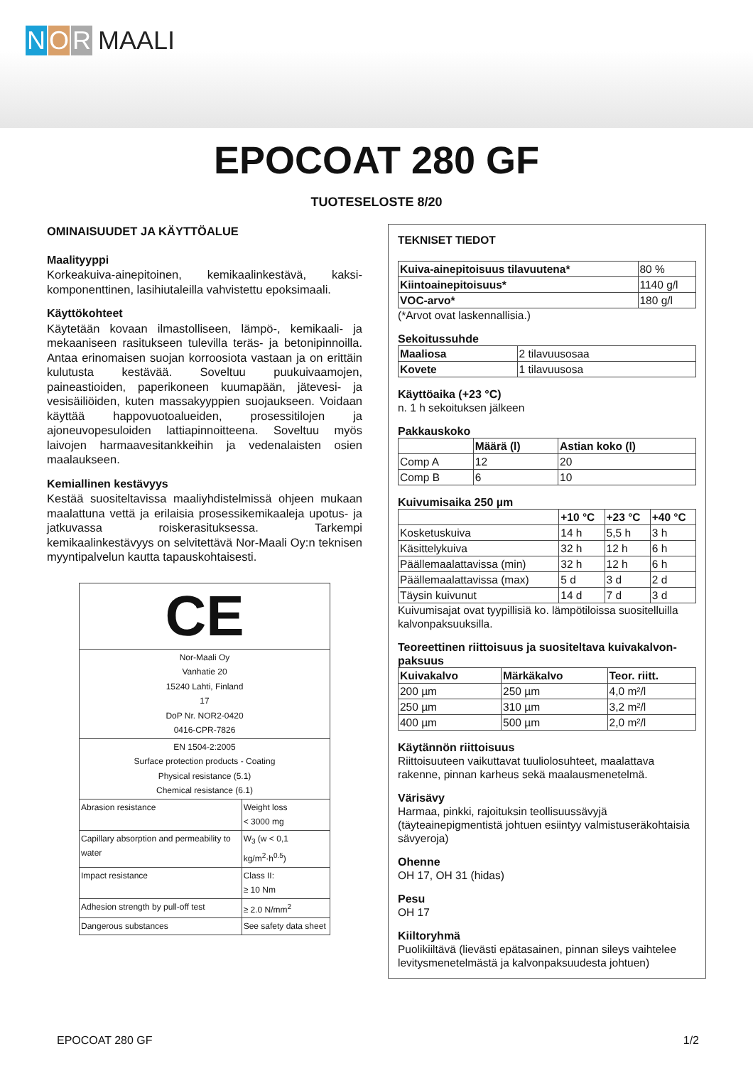N O R MAALI
EPOCOAT 280 GF
TUOTESELOSTE 8/20
OMINAISUUDET JA KÄYTTÖALUE
Maalityyppi
Korkeakuiva-ainepitoinen, kemikaalinkestävä, kaksi-komponenttinen, lasihiutaleilla vahvistettu epoksimaali.
Käyttökohteet
Käytetään kovaan ilmastolliseen, lämpö-, kemikaali- ja mekaaniseen rasitukseen tulevilla teräs- ja betonipinnoilla. Antaa erinomaisen suojan korroosiota vastaan ja on erittäin kulutusta kestävää. Soveltuu puukuivaamojen, paineastioiden, paperikoneen kuumapään, jätevesi- ja vesisäiliöiden, kuten massakyyppien suojaukseen. Voidaan käyttää happovuotoalueiden, prosessitilojen ja ajoneuvopesuloiden lattiapinnoitteena. Soveltuu myös laivojen harmaavesitankkeihin ja vedenalaisten osien maalaukseen.
Kemiallinen kestävyys
Kestää suositeltavissa maaliyhdistelmissä ohjeen mukaan maalattuna vettä ja erilaisia prosessikemikaaleja upotus- ja jatkuvassa roiskerasituksessa. Tarkempi kemikaalinkestävyys on selvitettävä Nor-Maali Oy:n teknisen myyntipalvelun kautta tapauskohtaisesti.
| CE | |
| Nor-Maali Oy Vanhatie 20 15240 Lahti, Finland 17 DoP Nr. NOR2-0420 0416-CPR-7826 | |
| EN 1504-2:2005 Surface protection products - Coating Physical resistance (5.1) Chemical resistance (6.1) | |
| Abrasion resistance | Weight loss < 3000 mg |
| Capillary absorption and permeability to water | W<sub>3</sub> (w < 0,1 kg/m<sup>2</sup>·h<sup>0.5</sup>) |
| Impact resistance | Class II: ≥ 10 Nm |
| Adhesion strength by pull-off test | ≥ 2.0 N/mm<sup>2</sup> |
| Dangerous substances | See safety data sheet |
TEKNISET TIEDOT
| Kuiva-ainepitoisuus tilavuutena* | 80 % |
| Kiintoainepitoisuus* | 1140 g/l |
| VOC-arvo* | 180 g/l |
(*Arvot ovat laskennallisia.)
Sekoitussuhde
| Maaliosa | 2 tilavuusosaa |
| Kovete | 1 tilavuusosa |
Käyttöaika (+23 °C)
n. 1 h sekoituksen jälkeen
Pakkauskoko
| | Määrä (l) | Astian koko (l) |
| --- | --- | --- |
| Comp A | 12 | 20 |
| Comp B | 6 | 10 |
Kuivumisaika 250 µm
| | +10 °C | +23 °C | +40 °C |
| --- | --- | --- | --- |
| Kosketuskuiva | 14 h | 5,5 h | 3 h |
| Käsittelykuiva | 32 h | 12 h | 6 h |
| Päällemaalattavissa (min) | 32 h | 12 h | 6 h |
| Päällemaalattavissa (max) | 5 d | 3 d | 2 d |
| Täysin kuivunut | 14 d | 7 d | 3 d |
Kuivumisajat ovat tyypillisiä ko. lämpötiloissa suositelluilla kalvonpaksuuksilla.
Teoreettinen riittoisuus ja suositeltava kuivakalvon-paksuus
| Kuivakalvo | Märkäkalvo | Teor. riitt. |
| --- | --- | --- |
| 200 µm | 250 µm | 4,0 m²/l |
| 250 µm | 310 µm | 3,2 m²/l |
| 400 µm | 500 µm | 2,0 m²/l |
Käytännön riittoisuus
Riittoisuuteen vaikuttavat tuuliolosuhteet, maalattava rakenne, pinnan karheus sekä maalausmenetelmä.
Värisävy
Harmaa, pinkki, rajoituksin teollisuussävyjä (täyteainepigmentistä johtuen esiintyy valmistuseräkohtaisia sävyeroja)
Ohenne
OH 17, OH 31 (hidas)
Pesu
OH 17
Kiiltoryhmä
Puolikiiltävä (lievästi epätasainen, pinnan sileys vaihtelee levitysmenetelmästä ja kalvonpaksuudesta johtuen)
EPOCOAT 280 GF 1/2